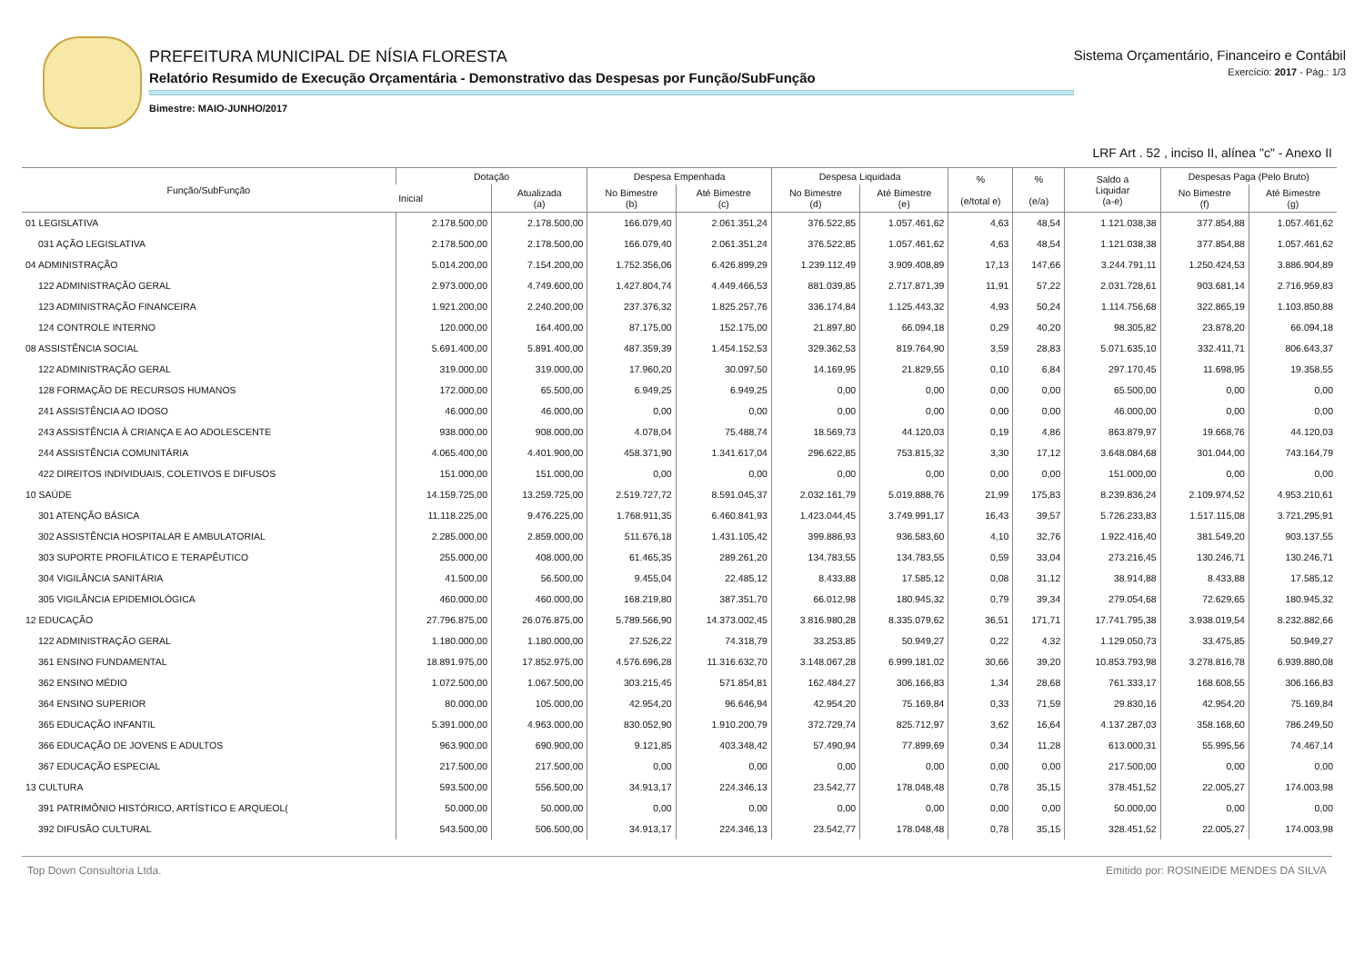PREFEITURA MUNICIPAL DE NÍSIA FLORESTA
Relatório Resumido de Execução Orçamentária - Demonstrativo das Despesas por Função/SubFunção
Bimestre: MAIO-JUNHO/2017
Sistema Orçamentário, Financeiro e Contábil
Exercício: 2017 - Pág.: 1/3
LRF Art . 52 , inciso II, alínea "c" - Anexo II
| Função/SubFunção | Dotação | | Despesa Empenhada | | Despesa Liquidada | | % (e/total e) | % (e/a) | Saldo a Liquidar (a-e) | Despesas Paga (Pelo Bruto) | |
| --- | --- | --- | --- | --- | --- | --- | --- | --- | --- | --- | --- |
| | Inicial | Atualizada (a) | No Bimestre (b) | Até Bimestre (c) | No Bimestre (d) | Até Bimestre (e) | | | | No Bimestre (f) | Até Bimestre (g) |
| 01 LEGISLATIVA | 2.178.500,00 | 2.178.500,00 | 166.079,40 | 2.061.351,24 | 376.522,85 | 1.057.461,62 | 4,63 | 48,54 | 1.121.038,38 | 377.854,88 | 1.057.461,62 |
| 031 AÇÃO LEGISLATIVA | 2.178.500,00 | 2.178.500,00 | 166.079,40 | 2.061.351,24 | 376.522,85 | 1.057.461,62 | 4,63 | 48,54 | 1.121.038,38 | 377.854,88 | 1.057.461,62 |
| 04 ADMINISTRAÇÃO | 5.014.200,00 | 7.154.200,00 | 1.752.356,06 | 6.426.899,29 | 1.239.112,49 | 3.909.408,89 | 17,13 | 147,66 | 3.244.791,11 | 1.250.424,53 | 3.886.904,89 |
| 122 ADMINISTRAÇÃO GERAL | 2.973.000,00 | 4.749.600,00 | 1.427.804,74 | 4.449.466,53 | 881.039,85 | 2.717.871,39 | 11,91 | 57,22 | 2.031.728,61 | 903.681,14 | 2.716.959,83 |
| 123 ADMINISTRAÇÃO FINANCEIRA | 1.921.200,00 | 2.240.200,00 | 237.376,32 | 1.825.257,76 | 336.174,84 | 1.125.443,32 | 4,93 | 50,24 | 1.114.756,68 | 322.865,19 | 1.103.850,88 |
| 124 CONTROLE INTERNO | 120.000,00 | 164.400,00 | 87.175,00 | 152.175,00 | 21.897,80 | 66.094,18 | 0,29 | 40,20 | 98.305,82 | 23.878,20 | 66.094,18 |
| 08 ASSISTÊNCIA SOCIAL | 5.691.400,00 | 5.891.400,00 | 487.359,39 | 1.454.152,53 | 329.362,53 | 819.764,90 | 3,59 | 28,83 | 5.071.635,10 | 332.411,71 | 806.643,37 |
| 122 ADMINISTRAÇÃO GERAL | 319.000,00 | 319.000,00 | 17.960,20 | 30.097,50 | 14.169,95 | 21.829,55 | 0,10 | 6,84 | 297.170,45 | 11.698,95 | 19.358,55 |
| 128 FORMAÇÃO DE RECURSOS HUMANOS | 172.000,00 | 65.500,00 | 6.949,25 | 6.949,25 | 0,00 | 0,00 | 0,00 | 0,00 | 65.500,00 | 0,00 | 0,00 |
| 241 ASSISTÊNCIA AO IDOSO | 46.000,00 | 46.000,00 | 0,00 | 0,00 | 0,00 | 0,00 | 0,00 | 0,00 | 46.000,00 | 0,00 | 0,00 |
| 243 ASSISTÊNCIA À CRIANÇA E AO ADOLESCENTE | 938.000,00 | 908.000,00 | 4.078,04 | 75.488,74 | 18.569,73 | 44.120,03 | 0,19 | 4,86 | 863.879,97 | 19.668,76 | 44.120,03 |
| 244 ASSISTÊNCIA COMUNITÁRIA | 4.065.400,00 | 4.401.900,00 | 458.371,90 | 1.341.617,04 | 296.622,85 | 753.815,32 | 3,30 | 17,12 | 3.648.084,68 | 301.044,00 | 743.164,79 |
| 422 DIREITOS INDIVIDUAIS, COLETIVOS E DIFUSOS | 151.000,00 | 151.000,00 | 0,00 | 0,00 | 0,00 | 0,00 | 0,00 | 0,00 | 151.000,00 | 0,00 | 0,00 |
| 10 SAÚDE | 14.159.725,00 | 13.259.725,00 | 2.519.727,72 | 8.591.045,37 | 2.032.161,79 | 5.019.888,76 | 21,99 | 175,83 | 8.239.836,24 | 2.109.974,52 | 4.953.210,61 |
| 301 ATENÇÃO BÁSICA | 11.118.225,00 | 9.476.225,00 | 1.768.911,35 | 6.460.841,93 | 1.423.044,45 | 3.749.991,17 | 16,43 | 39,57 | 5.726.233,83 | 1.517.115,08 | 3.721.295,91 |
| 302 ASSISTÊNCIA HOSPITALAR E AMBULATORIAL | 2.285.000,00 | 2.859.000,00 | 511.676,18 | 1.431.105,42 | 399.886,93 | 936.583,60 | 4,10 | 32,76 | 1.922.416,40 | 381.549,20 | 903.137,55 |
| 303 SUPORTE PROFILÁTICO E TERAPÊUTICO | 255.000,00 | 408.000,00 | 61.465,35 | 289.261,20 | 134.783,55 | 134.783,55 | 0,59 | 33,04 | 273.216,45 | 130.246,71 | 130.246,71 |
| 304 VIGILÂNCIA SANITÁRIA | 41.500,00 | 56.500,00 | 9.455,04 | 22.485,12 | 8.433,88 | 17.585,12 | 0,08 | 31,12 | 38.914,88 | 8.433,88 | 17.585,12 |
| 305 VIGILÂNCIA EPIDEMIOLÓGICA | 460.000,00 | 460.000,00 | 168.219,80 | 387.351,70 | 66.012,98 | 180.945,32 | 0,79 | 39,34 | 279.054,68 | 72.629,65 | 180.945,32 |
| 12 EDUCAÇÃO | 27.796.875,00 | 26.076.875,00 | 5.789.566,90 | 14.373.002,45 | 3.816.980,28 | 8.335.079,62 | 36,51 | 171,71 | 17.741.795,38 | 3.938.019,54 | 8.232.882,66 |
| 122 ADMINISTRAÇÃO GERAL | 1.180.000,00 | 1.180.000,00 | 27.526,22 | 74.318,79 | 33.253,85 | 50.949,27 | 0,22 | 4,32 | 1.129.050,73 | 33.475,85 | 50.949,27 |
| 361 ENSINO FUNDAMENTAL | 18.891.975,00 | 17.852.975,00 | 4.576.696,28 | 11.316.632,70 | 3.148.067,28 | 6.999.181,02 | 30,66 | 39,20 | 10.853.793,98 | 3.278.816,78 | 6.939.880,08 |
| 362 ENSINO MÉDIO | 1.072.500,00 | 1.067.500,00 | 303.215,45 | 571.854,81 | 162.484,27 | 306.166,83 | 1,34 | 28,68 | 761.333,17 | 168.608,55 | 306.166,83 |
| 364 ENSINO SUPERIOR | 80.000,00 | 105.000,00 | 42.954,20 | 96.646,94 | 42.954,20 | 75.169,84 | 0,33 | 71,59 | 29.830,16 | 42.954,20 | 75.169,84 |
| 365 EDUCAÇÃO INFANTIL | 5.391.000,00 | 4.963.000,00 | 830.052,90 | 1.910.200,79 | 372.729,74 | 825.712,97 | 3,62 | 16,64 | 4.137.287,03 | 358.168,60 | 786.249,50 |
| 366 EDUCAÇÃO DE JOVENS E ADULTOS | 963.900,00 | 690.900,00 | 9.121,85 | 403.348,42 | 57.490,94 | 77.899,69 | 0,34 | 11,28 | 613.000,31 | 55.995,56 | 74.467,14 |
| 367 EDUCAÇÃO ESPECIAL | 217.500,00 | 217.500,00 | 0,00 | 0,00 | 0,00 | 0,00 | 0,00 | 0,00 | 217.500,00 | 0,00 | 0,00 |
| 13 CULTURA | 593.500,00 | 556.500,00 | 34.913,17 | 224.346,13 | 23.542,77 | 178.048,48 | 0,78 | 35,15 | 378.451,52 | 22.005,27 | 174.003,98 |
| 391 PATRIMÔNIO HISTÓRICO, ARTÍSTICO E ARQUEOL( | 50.000,00 | 50.000,00 | 0,00 | 0,00 | 0,00 | 0,00 | 0,00 | 0,00 | 50.000,00 | 0,00 | 0,00 |
| 392 DIFUSÃO CULTURAL | 543.500,00 | 506.500,00 | 34.913,17 | 224.346,13 | 23.542,77 | 178.048,48 | 0,78 | 35,15 | 328.451,52 | 22.005,27 | 174.003,98 |
Top Down Consultoria Ltda. Emitido por: ROSINEIDE MENDES DA SILVA